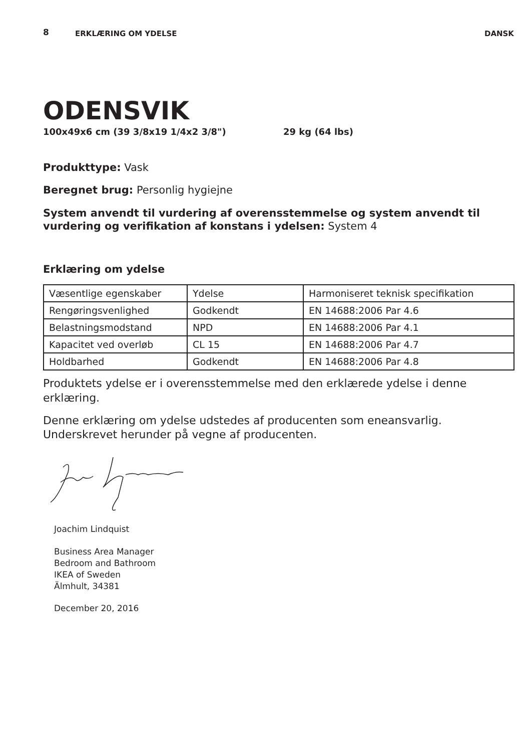8
ERKLÆRING OM YDELSE DANSK
ODENSVIK
100x49x6 cm (39 3/8x19 1/4x2 3/8") 29 kg (64 lbs)
Produkttype: Vask
Beregnet brug: Personlig hygiejne
System anvendt til vurdering af overensstemmelse og system anvendt til vurdering og verifikation af konstans i ydelsen: System 4
Erklæring om ydelse
| Væsentlige egenskaber | Ydelse | Harmoniseret teknisk specifikation |
| Rengøringsvenlighed | Godkendt | EN 14688:2006 Par 4.6 |
| Belastningsmodstand | NPD | EN 14688:2006 Par 4.1 |
| Kapacitet ved overløb | CL 15 | EN 14688:2006 Par 4.7 |
| Holdbarhed | Godkendt | EN 14688:2006 Par 4.8 |
Produktets ydelse er i overensstemmelse med den erklærede ydelse i denne erklæring.
Denne erklæring om ydelse udstedes af producenten som eneansvarlig. Underskrevet herunder på vegne af producenten.
Joachim Lindquist
Business Area Manager
Bedroom and Bathroom
IKEA of Sweden
Älmhult, 34381
December 20, 2016